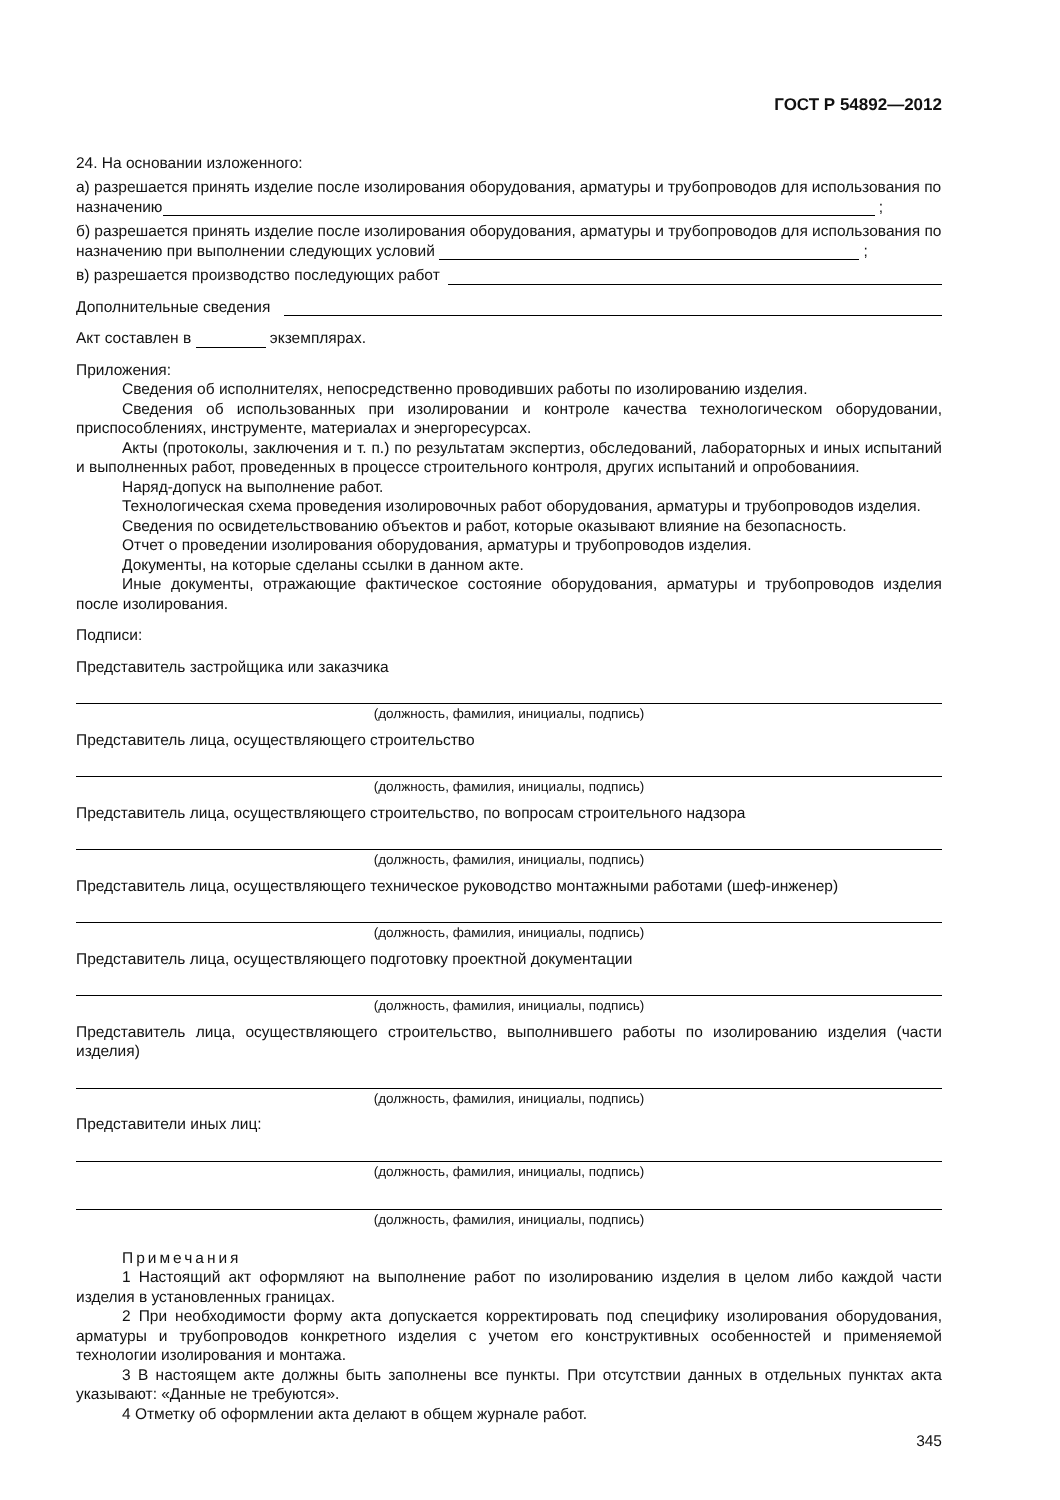ГОСТ Р 54892—2012
24. На основании изложенного:
а) разрешается принять изделие после изолирования оборудования, арматуры и трубопроводов для использования по назначению ;
б) разрешается принять изделие после изолирования оборудования, арматуры и трубопроводов для использования по назначению при выполнении следующих условий ;
в) разрешается производство последующих работ
Дополнительные сведения
Акт составлен в экземплярах.
Приложения:
Сведения об исполнителях, непосредственно проводивших работы по изолированию изделия.
Сведения об использованных при изолировании и контроле качества технологическом оборудовании, приспособлениях, инструменте, материалах и энергоресурсах.
Акты (протоколы, заключения и т. п.) по результатам экспертиз, обследований, лабораторных и иных испытаний и выполненных работ, проведенных в процессе строительного контроля, других испытаний и опробованиия.
Наряд-допуск на выполнение работ.
Технологическая схема проведения изолировочных работ оборудования, арматуры и трубопроводов изделия.
Сведения по освидетельствованию объектов и работ, которые оказывают влияние на безопасность.
Отчет о проведении изолирования оборудования, арматуры и трубопроводов изделия.
Документы, на которые сделаны ссылки в данном акте.
Иные документы, отражающие фактическое состояние оборудования, арматуры и трубопроводов изделия после изолирования.
Подписи:
Представитель застройщика или заказчика
(должность, фамилия, инициалы, подпись)
Представитель лица, осуществляющего строительство
(должность, фамилия, инициалы, подпись)
Представитель лица, осуществляющего строительство, по вопросам строительного надзора
(должность, фамилия, инициалы, подпись)
Представитель лица, осуществляющего техническое руководство монтажными работами (шеф-инженер)
(должность, фамилия, инициалы, подпись)
Представитель лица, осуществляющего подготовку проектной документации
(должность, фамилия, инициалы, подпись)
Представитель лица, осуществляющего строительство, выполнившего работы по изолированию изделия (части изделия)
(должность, фамилия, инициалы, подпись)
Представители иных лиц:
(должность, фамилия, инициалы, подпись)
(должность, фамилия, инициалы, подпись)
Примечания
1 Настоящий акт оформляют на выполнение работ по изолированию изделия в целом либо каждой части изделия в установленных границах.
2 При необходимости форму акта допускается корректировать под специфику изолирования оборудования, арматуры и трубопроводов конкретного изделия с учетом его конструктивных особенностей и применяемой технологии изолирования и монтажа.
3 В настоящем акте должны быть заполнены все пункты. При отсутствии данных в отдельных пунктах акта указывают: «Данные не требуются».
4 Отметку об оформлении акта делают в общем журнале работ.
345